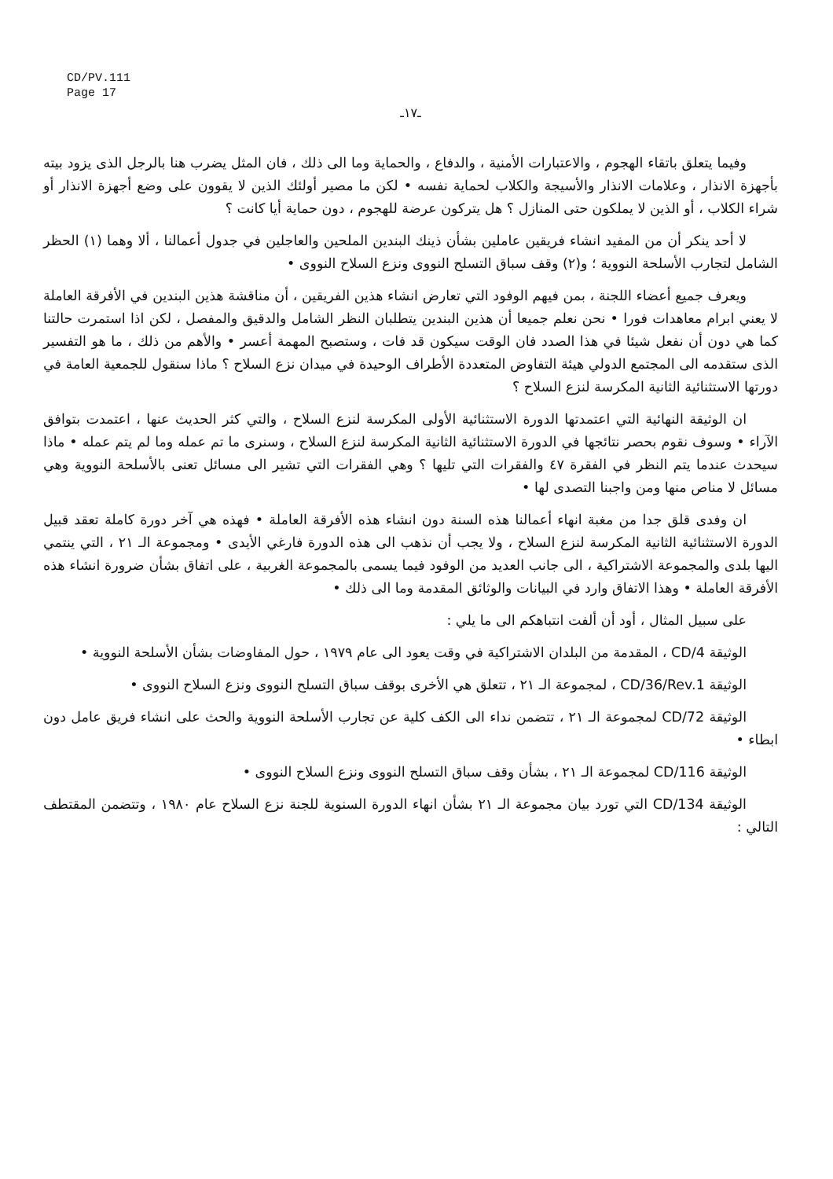CD/PV.111
Page 17
ـ١٧ـ
وفيما يتعلق باتقاء الهجوم ، والاعتبارات الأمنية ، والدفاع ، والحماية وما الى ذلك ، فان المثل يضرب هنا بالرجل الذى يزود بيته بأجهزة الانذار ، وعلامات الانذار والأسيجة والكلاب لحماية نفسه • لكن ما مصير أولئك الذين لا يقوون على وضع أجهزة الانذار أو شراء الكلاب ، أو الذين لا يملكون حتى المنازل ؟ هل يتركون عرضة للهجوم ، دون حماية أيا كانت ؟
لا أحد ينكر أن من المفيد انشاء فريقين عاملين بشأن ذينك البندين الملحين والعاجلين في جدول أعمالنا ، ألا وهما (١) الحظر الشامل لتجارب الأسلحة النووية ؛ و(٢) وقف سباق التسلح النووى ونزع السلاح النووى •
ويعرف جميع أعضاء اللجنة ، بمن فيهم الوفود التي تعارض انشاء هذين الفريقين ، أن مناقشة هذين البندين في الأفرقة العاملة لا يعني ابرام معاهدات فورا • نحن نعلم جميعا أن هذين البندين يتطلبان النظر الشامل والدقيق والمفصل ، لكن اذا استمرت حالتنا كما هي دون أن نفعل شيئا في هذا الصدد فان الوقت سيكون قد فات ، وستصبح المهمة أعسر • والأهم من ذلك ، ما هو التفسير الذى ستقدمه الى المجتمع الدولي هيئة التفاوض المتعددة الأطراف الوحيدة في ميدان نزع السلاح ؟ ماذا سنقول للجمعية العامة في دورتها الاستثنائية الثانية المكرسة لنزع السلاح ؟
ان الوثيقة النهائية التي اعتمدتها الدورة الاستثنائية الأولى المكرسة لنزع السلاح ، والتي كثر الحديث عنها ، اعتمدت بتوافق الآراء • وسوف نقوم بحصر نتائجها في الدورة الاستثنائية الثانية المكرسة لنزع السلاح ، وسنرى ما تم عمله وما لم يتم عمله • ماذا سيحدث عندما يتم النظر في الفقرة ٤٧ والفقرات التي تليها ؟ وهي الفقرات التي تشير الى مسائل تعنى بالأسلحة النووية وهي مسائل لا مناص منها ومن واجبنا التصدى لها •
ان وفدى قلق جدا من مغبة انهاء أعمالنا هذه السنة دون انشاء هذه الأفرقة العاملة • فهذه هي آخر دورة كاملة تعقد قبيل الدورة الاستثنائية الثانية المكرسة لنزع السلاح ، ولا يجب أن نذهب الى هذه الدورة فارغي الأيدى • ومجموعة الـ ٢١ ، التي ينتمي اليها بلدى والمجموعة الاشتراكية ، الى جانب العديد من الوفود فيما يسمى بالمجموعة الغربية ، على اتفاق بشأن ضرورة انشاء هذه الأفرقة العاملة • وهذا الاتفاق وارد في البيانات والوثائق المقدمة وما الى ذلك •
على سبيل المثال ، أود أن ألفت انتباهكم الى ما يلي :
الوثيقة CD/4 ، المقدمة من البلدان الاشتراكية في وقت يعود الى عام ١٩٧٩ ، حول المفاوضات بشأن الأسلحة النووية •
الوثيقة CD/36/Rev.1 ، لمجموعة الـ ٢١ ، تتعلق هي الأخرى بوقف سباق التسلح النووى ونزع السلاح النووى •
الوثيقة CD/72 لمجموعة الـ ٢١ ، تتضمن نداء الى الكف كلية عن تجارب الأسلحة النووية والحث على انشاء فريق عامل دون ابطاء •
الوثيقة CD/116 لمجموعة الـ ٢١ ، بشأن وقف سباق التسلح النووى ونزع السلاح النووى •
الوثيقة CD/134 التي تورد بيان مجموعة الـ ٢١ بشأن انهاء الدورة السنوية للجنة نزع السلاح عام ١٩٨٠ ، وتتضمن المقتطف التالي :